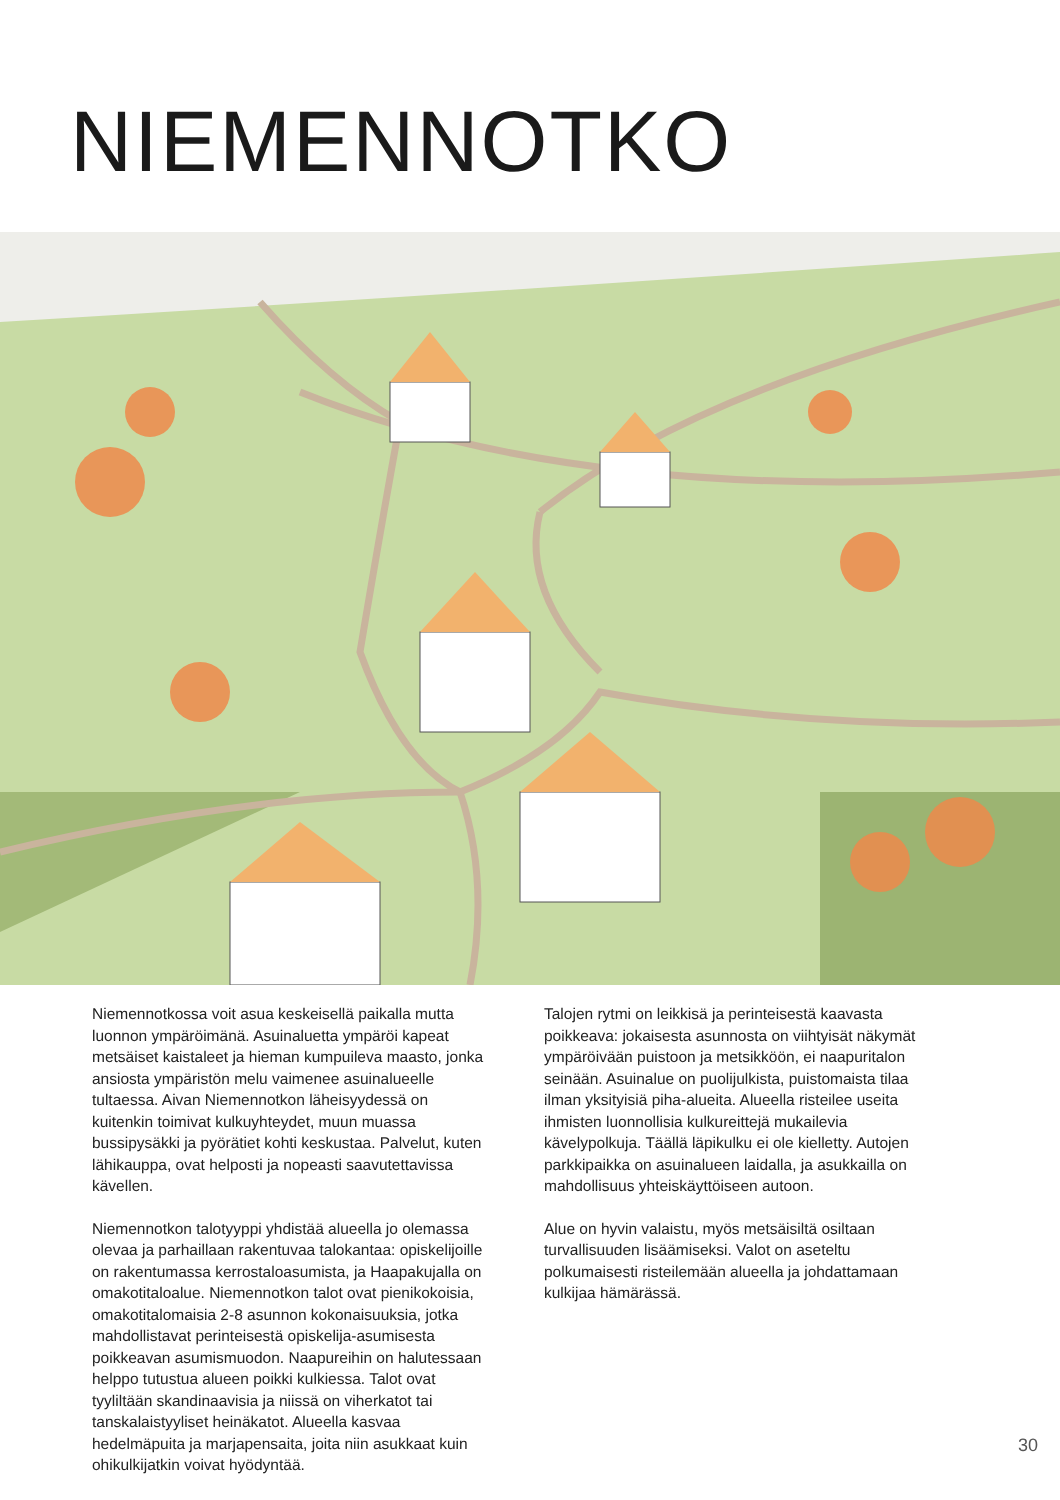NIEMENNOTKO
Niemennotkossa voit asua keskeisellä paikalla mutta luonnon ympäröimänä. Asuinaluetta ympäröi kapeat metsäiset kaistaleet ja hieman kumpuileva maasto, jonka ansiosta ympäristön melu vaimenee asuinalueelle tultaessa. Aivan Niemennotkon läheisyydessä on kuitenkin toimivat kulkuyhteydet, muun muassa bussipysäkki ja pyörätiet kohti keskustaa. Palvelut, kuten lähikauppa, ovat helposti ja nopeasti saavutettavissa kävellen.
Niemennotkon talotyyppi yhdistää alueella jo olemassa olevaa ja parhaillaan rakentuvaa talokantaa: opiskelijoille on rakentumassa kerrostaloasumista, ja Haapakujalla on omakotitaloalue. Niemennotkon talot ovat pienikokoisia, omakotitalomaisia 2-8 asunnon kokonaisuuksia, jotka mahdollistavat perinteisestä opiskelija-asumisesta poikkeavan asumismuodon. Naapureihin on halutessaan helppo tutustua alueen poikki kulkiessa. Talot ovat tyyliltään skandinaavisia ja niissä on viherkatot tai tanskalaistyyliset heinäkatot. Alueella kasvaa hedelmäpuita ja marjapensaita, joita niin asukkaat kuin ohikulkijatkin voivat hyödyntää.
Talojen rytmi on leikkisä ja perinteisestä kaavasta poikkeava: jokaisesta asunnosta on viihtyisät näkymät ympäröivään puistoon ja metsikköön, ei naapuritalon seinään. Asuinalue on puolijulkista, puistomaista tilaa ilman yksityisiä piha-alueita. Alueella risteilee useita ihmisten luonnollisia kulkureittejä mukailevia kävelypolkuja. Täällä läpikulku ei ole kielletty. Autojen parkkipaikka on asuinalueen laidalla, ja asukkailla on mahdollisuus yhteiskäyttöiseen autoon.
Alue on hyvin valaistu, myös metsäisiltä osiltaan turvallisuuden lisäämiseksi. Valot on aseteltu polkumaisesti risteilemään alueella ja johdattamaan kulkijaa hämärässä.
30